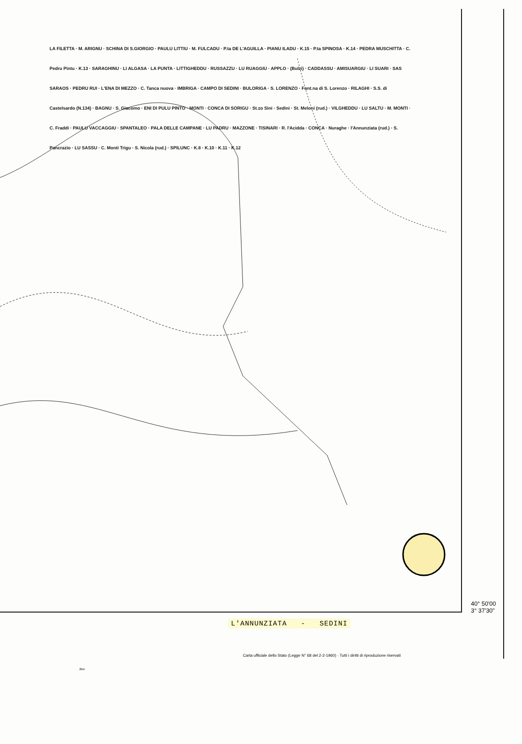LA FILETTA · M. ARIGNU · SCHINA DI S.GIORGIO · PAULU LITTIU · M. FULCADU · P.ta DE L'AGUILLA · PIANU ILADU · K.15 · P.ta SPINOSA · K.14 · PEDRA MUSCHITTA · C. Pedru Pintu · K.13 · SARAGHINU · LI ALGASA · LA PUNTA · LITTIGHEDDU · RUSSAZZU · LU RUAGGIU · APPLO · (Bulzi) · CADDASSU · AMISUARGIU · LI SUARI · SAS SARAOS · PEDRU RUI · L'ENA DI MEZZO · C. Tanca nuova · IMBRIGA · CAMPO DI SEDINI · BULORIGA · S. LORENZO · Font.na di S. Lorenzo · RILAGHI · S.S. di Castelsardo (N.134) · BAGNU · S. Giacomo · ENI DI PULU PINTO · MONTI · CONCA DI SORIGU · St.zo Sini · Sedini · St. Meloni (rud.) · VILGHEDDU · LU SALTU · M. MONTI · C. Fraddi · PAULU VACCAGGIU · SPANTALEO · PALA DELLE CAMPANE · LU PADRU · MAZZONE · TISINARI · R. l'Acidda · CONCA · Nuraghe · l'Annunziata (rud.) · S. Pancrazio · LU SASSU · C. Monti Trigu · S. Nicola (rud.) · SPILUNC · K.8 · K.10 · K.11 · K.12
40° 50'00
3° 37'30"
L'ANNUNZIATA - SEDINI
Carta ufficiale dello Stato (Legge N° 68 del 2-2-1960) · Tutti i diritti di riproduzione riservati
2km